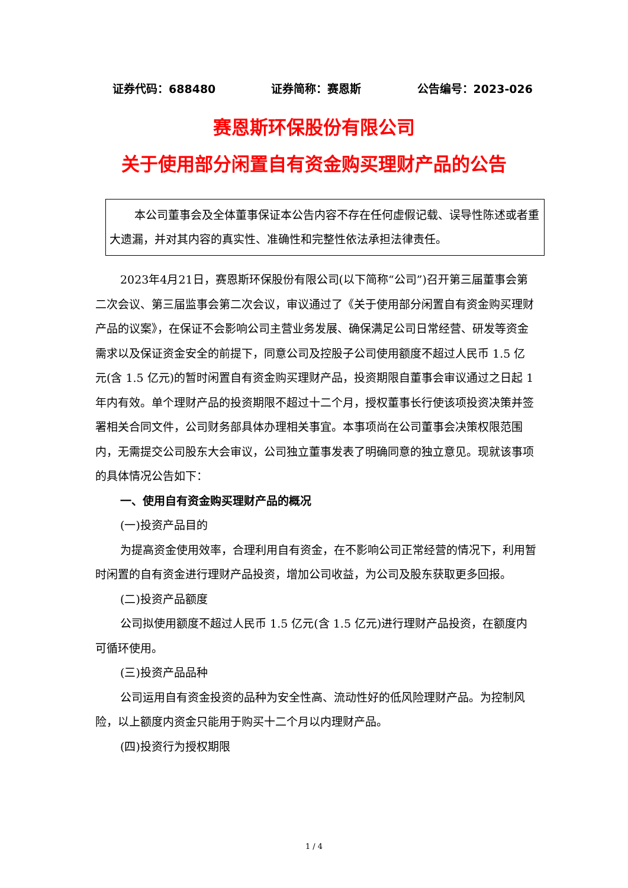证券代码：688480 证券简称：赛恩斯 公告编号：2023-026
赛恩斯环保股份有限公司
关于使用部分闲置自有资金购买理财产品的公告
本公司董事会及全体董事保证本公告内容不存在任何虚假记载、误导性陈述或者重大遗漏，并对其内容的真实性、准确性和完整性依法承担法律责任。
2023年4月21日，赛恩斯环保股份有限公司(以下简称“公司”)召开第三届董事会第二次会议、第三届监事会第二次会议，审议通过了《关于使用部分闲置自有资金购买理财产品的议案》，在保证不会影响公司主营业务发展、确保满足公司日常经营、研发等资金需求以及保证资金安全的前提下，同意公司及控股子公司使用额度不超过人民币 1.5 亿元(含 1.5 亿元)的暂时闲置自有资金购买理财产品，投资期限自董事会审议通过之日起 1 年内有效。单个理财产品的投资期限不超过十二个月，授权董事长行使该项投资决策并签署相关合同文件，公司财务部具体办理相关事宜。本事项尚在公司董事会决策权限范围内，无需提交公司股东大会审议，公司独立董事发表了明确同意的独立意见。现就该事项的具体情况公告如下：
一、使用自有资金购买理财产品的概况
(一)投资产品目的
为提高资金使用效率，合理利用自有资金，在不影响公司正常经营的情况下，利用暂时闲置的自有资金进行理财产品投资，增加公司收益，为公司及股东获取更多回报。
(二)投资产品额度
公司拟使用额度不超过人民币 1.5 亿元(含 1.5 亿元)进行理财产品投资，在额度内可循环使用。
(三)投资产品品种
公司运用自有资金投资的品种为安全性高、流动性好的低风险理财产品。为控制风险，以上额度内资金只能用于购买十二个月以内理财产品。
(四)投资行为授权期限
1 / 4